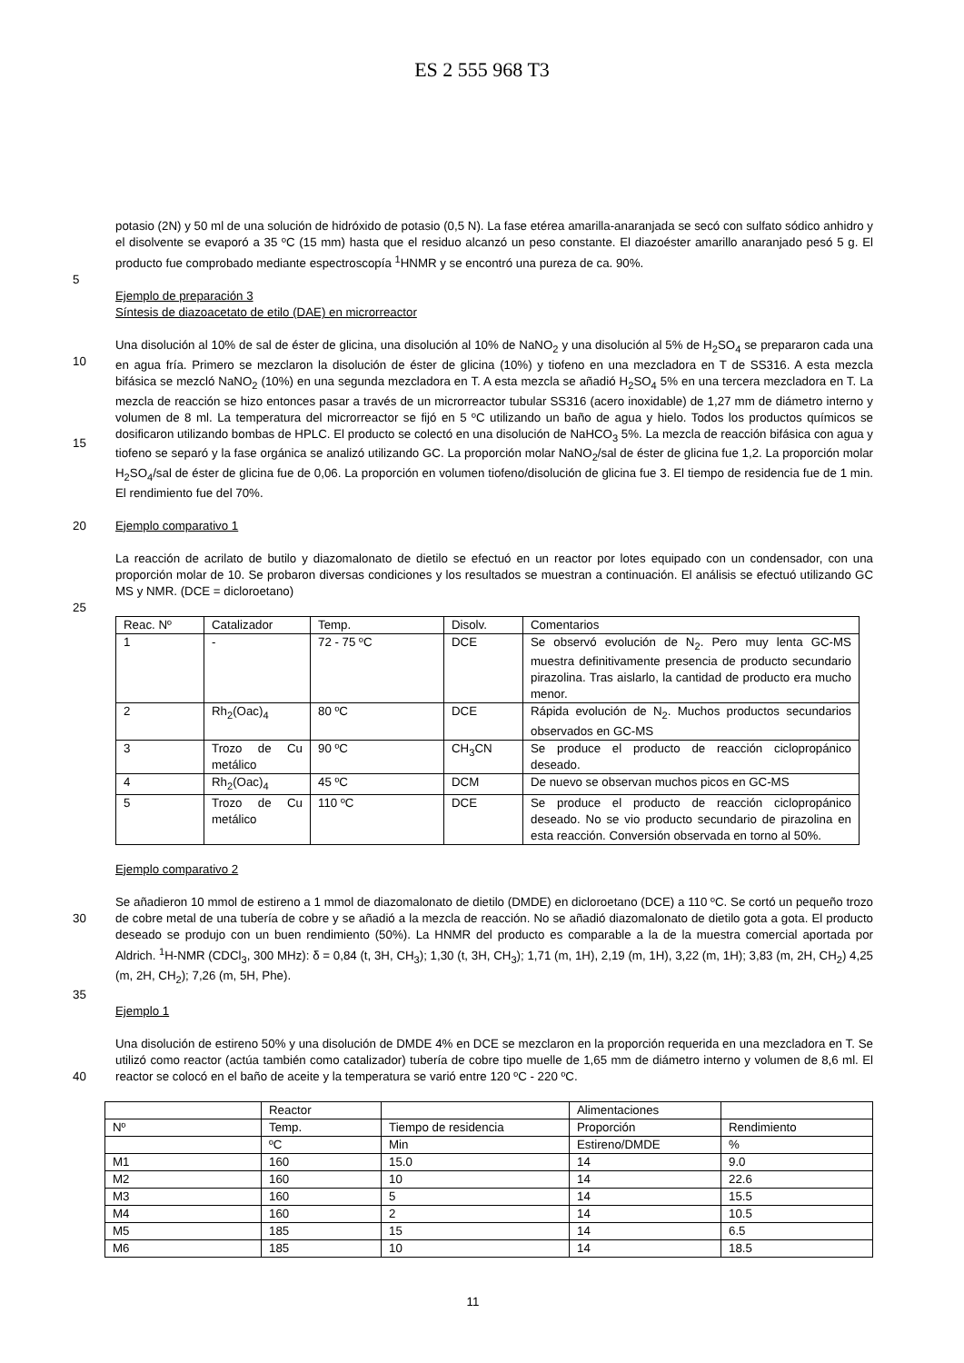ES 2 555 968 T3
potasio (2N) y 50 ml de una solución de hidróxido de potasio (0,5 N). La fase etérea amarilla-anaranjada se secó con sulfato sódico anhidro y el disolvente se evaporó a 35 ºC (15 mm) hasta que el residuo alcanzó un peso constante. El diazoéster amarillo anaranjado pesó 5 g. El producto fue comprobado mediante espectroscopía <sup>1</sup>HNMR y se encontró una pureza de ca. 90%.
5
Ejemplo de preparación 3
Síntesis de diazoacetato de etilo (DAE) en microrreactor
10
15
Una disolución al 10% de sal de éster de glicina, una disolución al 10% de NaNO<sub>2</sub> y una disolución al 5% de H<sub>2</sub>SO<sub>4</sub> se prepararon cada una en agua fría. Primero se mezclaron la disolución de éster de glicina (10%) y tiofeno en una mezcladora en T de SS316. A esta mezcla bifásica se mezcló NaNO<sub>2</sub> (10%) en una segunda mezcladora en T. A esta mezcla se añadió H<sub>2</sub>SO<sub>4</sub> 5% en una tercera mezcladora en T. La mezcla de reacción se hizo entonces pasar a través de un microrreactor tubular SS316 (acero inoxidable) de 1,27 mm de diámetro interno y volumen de 8 ml. La temperatura del microrreactor se fijó en 5 ºC utilizando un baño de agua y hielo. Todos los productos químicos se dosificaron utilizando bombas de HPLC. El producto se colectó en una disolución de NaHCO<sub>3</sub> 5%. La mezcla de reacción bifásica con agua y tiofeno se separó y la fase orgánica se analizó utilizando GC. La proporción molar NaNO<sub>2</sub>/sal de éster de glicina fue 1,2. La proporción molar H<sub>2</sub>SO<sub>4</sub>/sal de éster de glicina fue de 0,06. La proporción en volumen tiofeno/disolución de glicina fue 3. El tiempo de residencia fue de 1 min. El rendimiento fue del 70%.
20 Ejemplo comparativo 1
La reacción de acrilato de butilo y diazomalonato de dietilo se efectuó en un reactor por lotes equipado con un condensador, con una proporción molar de 10. Se probaron diversas condiciones y los resultados se muestran a continuación. El análisis se efectuó utilizando GC MS y NMR. (DCE = dicloroetano)
25
| Reac. Nº | Catalizador | Temp. | Disolv. | Comentarios |
| 1 | - | 72 - 75 ºC | DCE | Se observó evolución de N<sub>2</sub>. Pero muy lenta GC-MS muestra definitivamente presencia de producto secundario pirazolina. Tras aislarlo, la cantidad de producto era mucho menor. |
| 2 | Rh<sub>2</sub>(Oac)<sub>4</sub> | 80 ºC | DCE | Rápida evolución de N<sub>2</sub>. Muchos productos secundarios observados en GC-MS |
| 3 | Trozo de Cu metálico | 90 ºC | CH<sub>3</sub>CN | Se produce el producto de reacción ciclopropánico deseado. |
| 4 | Rh<sub>2</sub>(Oac)<sub>4</sub> | 45 ºC | DCM | De nuevo se observan muchos picos en GC-MS |
| 5 | Trozo de Cu metálico | 110 ºC | DCE | Se produce el producto de reacción ciclopropánico deseado. No se vio producto secundario de pirazolina en esta reacción. Conversión observada en torno al 50%. |
Ejemplo comparativo 2
30 Se añadieron 10 mmol de estireno a 1 mmol de diazomalonato de dietilo (DMDE) en dicloroetano (DCE) a 110 ºC. Se cortó un pequeño trozo de cobre metal de una tubería de cobre y se añadió a la mezcla de reacción. No se añadió diazomalonato de dietilo gota a gota. El producto deseado se produjo con un buen rendimiento (50%). La HNMR del producto es comparable a la de la muestra comercial aportada por Aldrich. <sup>1</sup>H-NMR (CDCl<sub>3</sub>, 300 MHz): δ = 0,84 (t, 3H, CH<sub>3</sub>); 1,30 (t, 3H, CH<sub>3</sub>); 1,71 (m, 1H), 2,19 (m, 1H), 3,22 (m, 1H); 3,83 (m, 2H, CH<sub>2</sub>) 4,25 (m, 2H, CH<sub>2</sub>); 7,26 (m, 5H, Phe).
35
Ejemplo 1
40 Una disolución de estireno 50% y una disolución de DMDE 4% en DCE se mezclaron en la proporción requerida en una mezcladora en T. Se utilizó como reactor (actúa también como catalizador) tubería de cobre tipo muelle de 1,65 mm de diámetro interno y volumen de 8,6 ml. El reactor se colocó en el baño de aceite y la temperatura se varió entre 120 ºC - 220 ºC.
| | Reactor | | Alimentaciones | |
| Nº | Temp. | Tiempo de residencia | Proporción | Rendimiento |
| | ºC | Min | Estireno/DMDE | % |
| M1 | 160 | 15.0 | 14 | 9.0 |
| M2 | 160 | 10 | 14 | 22.6 |
| M3 | 160 | 5 | 14 | 15.5 |
| M4 | 160 | 2 | 14 | 10.5 |
| M5 | 185 | 15 | 14 | 6.5 |
| M6 | 185 | 10 | 14 | 18.5 |
11